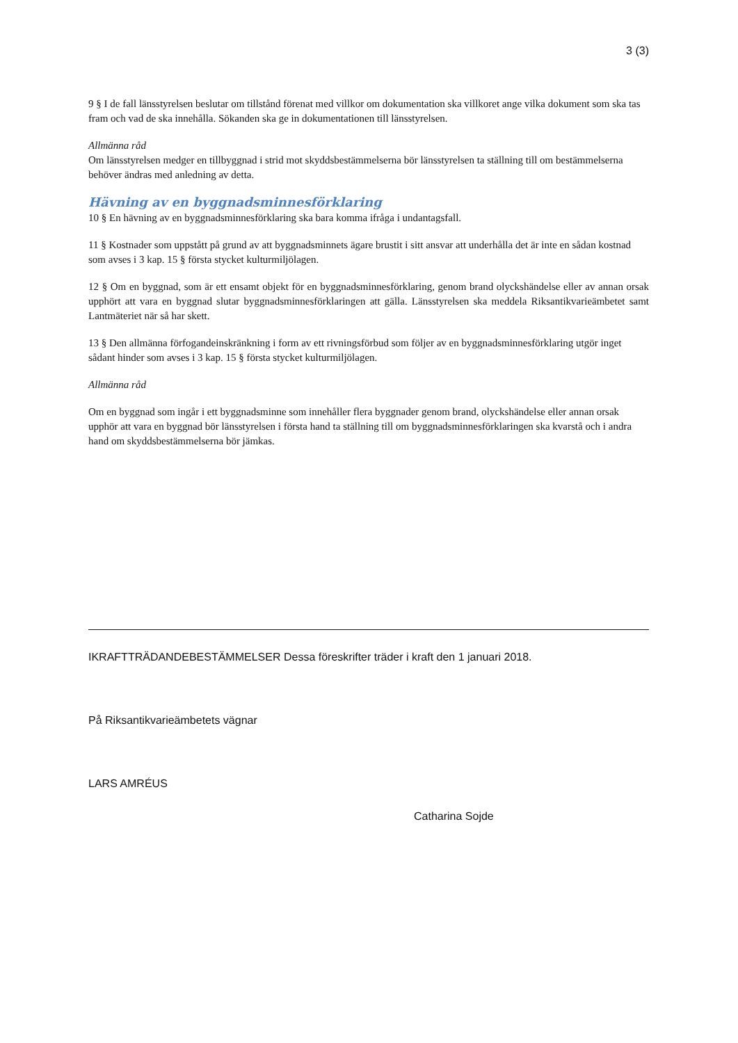3 (3)
9 § I de fall länsstyrelsen beslutar om tillstånd förenat med villkor om dokumentation ska villkoret ange vilka dokument som ska tas fram och vad de ska innehålla. Sökanden ska ge in dokumentationen till länsstyrelsen.
Allmänna råd
Om länsstyrelsen medger en tillbyggnad i strid mot skyddsbestämmelserna bör länsstyrelsen ta ställning till om bestämmelserna behöver ändras med anledning av detta.
Hävning av en byggnadsminnesförklaring
10 § En hävning av en byggnadsminnesförklaring ska bara komma ifråga i undantagsfall.
11 § Kostnader som uppstått på grund av att byggnadsminnets ägare brustit i sitt ansvar att underhålla det är inte en sådan kostnad som avses i 3 kap. 15 § första stycket kulturmiljölagen.
12 § Om en byggnad, som är ett ensamt objekt för en byggnadsminnesförklaring, genom brand olyckshändelse eller av annan orsak upphört att vara en byggnad slutar byggnadsminnesförklaringen att gälla. Länsstyrelsen ska meddela Riksantikvarieämbetet samt Lantmäteriet när så har skett.
13 § Den allmänna förfogandeinskränkning i form av ett rivningsförbud som följer av en byggnadsminnesförklaring utgör inget sådant hinder som avses i 3 kap. 15 § första stycket kulturmiljölagen.
Allmänna råd
Om en byggnad som ingår i ett byggnadsminne som innehåller flera byggnader genom brand, olyckshändelse eller annan orsak upphör att vara en byggnad bör länsstyrelsen i första hand ta ställning till om byggnadsminnesförklaringen ska kvarstå och i andra hand om skyddsbestämmelserna bör jämkas.
IKRAFTTRÄDANDEBESTÄMMELSER Dessa föreskrifter träder i kraft den 1 januari 2018.
På Riksantikvarieämbetets vägnar
LARS AMRÉUS
Catharina Sojde